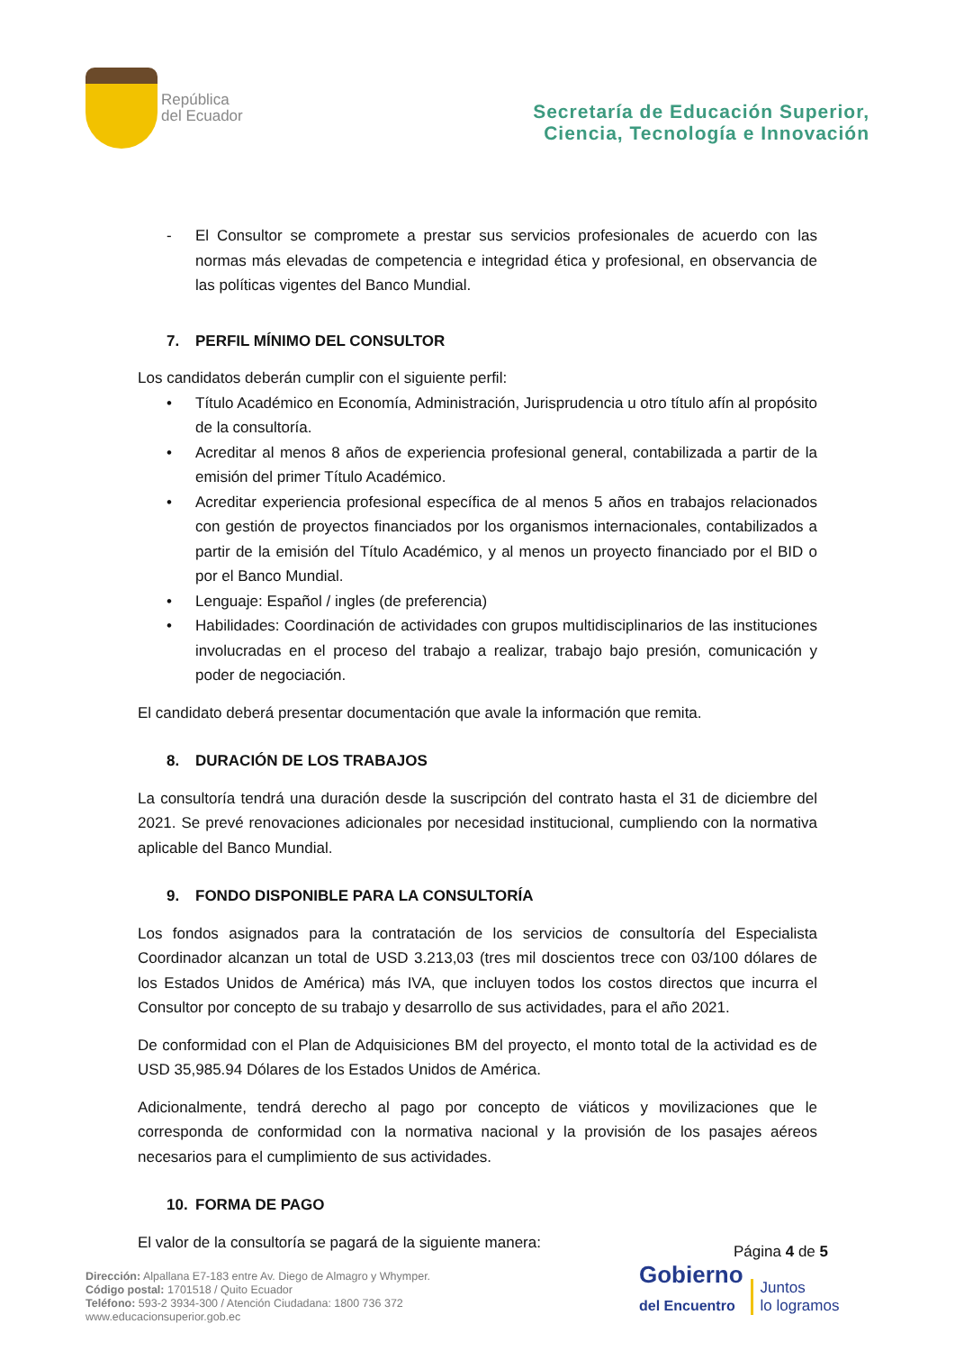República
del Ecuador
Secretaría de Educación Superior,
Ciencia, Tecnología e Innovación
- El Consultor se compromete a prestar sus servicios profesionales de acuerdo con las normas más elevadas de competencia e integridad ética y profesional, en observancia de las políticas vigentes del Banco Mundial.
7. PERFIL MÍNIMO DEL CONSULTOR
Los candidatos deberán cumplir con el siguiente perfil:
• Título Académico en Economía, Administración, Jurisprudencia u otro título afín al propósito de la consultoría.
• Acreditar al menos 8 años de experiencia profesional general, contabilizada a partir de la emisión del primer Título Académico.
• Acreditar experiencia profesional específica de al menos 5 años en trabajos relacionados con gestión de proyectos financiados por los organismos internacionales, contabilizados a partir de la emisión del Título Académico, y al menos un proyecto financiado por el BID o por el Banco Mundial.
• Lenguaje: Español / ingles (de preferencia)
• Habilidades: Coordinación de actividades con grupos multidisciplinarios de las instituciones involucradas en el proceso del trabajo a realizar, trabajo bajo presión, comunicación y poder de negociación.
El candidato deberá presentar documentación que avale la información que remita.
8. DURACIÓN DE LOS TRABAJOS
La consultoría tendrá una duración desde la suscripción del contrato hasta el 31 de diciembre del 2021. Se prevé renovaciones adicionales por necesidad institucional, cumpliendo con la normativa aplicable del Banco Mundial.
9. FONDO DISPONIBLE PARA LA CONSULTORÍA
Los fondos asignados para la contratación de los servicios de consultoría del Especialista Coordinador alcanzan un total de USD 3.213,03 (tres mil doscientos trece con 03/100 dólares de los Estados Unidos de América) más IVA, que incluyen todos los costos directos que incurra el Consultor por concepto de su trabajo y desarrollo de sus actividades, para el año 2021.
De conformidad con el Plan de Adquisiciones BM del proyecto, el monto total de la actividad es de USD 35,985.94 Dólares de los Estados Unidos de América.
Adicionalmente, tendrá derecho al pago por concepto de viáticos y movilizaciones que le corresponda de conformidad con la normativa nacional y la provisión de los pasajes aéreos necesarios para el cumplimiento de sus actividades.
10. FORMA DE PAGO
El valor de la consultoría se pagará de la siguiente manera:
Página 4 de 5
Gobierno
del Encuentro Juntos
lo logramos
Dirección: Alpallana E7-183 entre Av. Diego de Almagro y Whymper.
Código postal: 1701518 / Quito Ecuador
Teléfono: 593-2 3934-300 / Atención Ciudadana: 1800 736 372
www.educacionsuperior.gob.ec